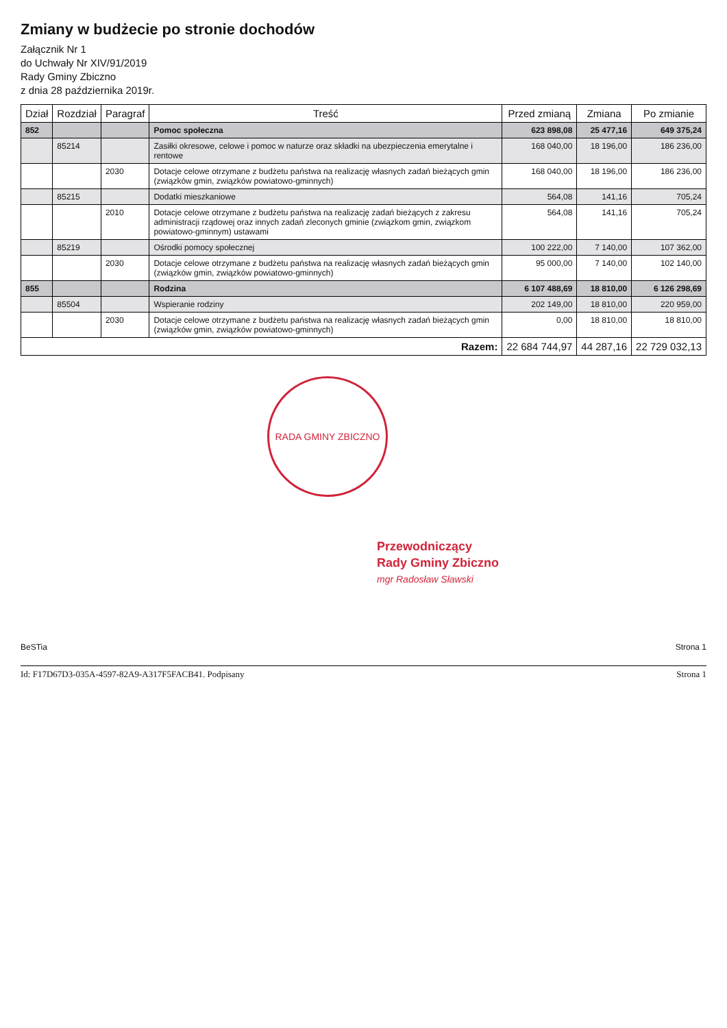Zmiany w budżecie po stronie dochodów
Załącznik Nr 1
do Uchwały Nr XIV/91/2019
Rady Gminy Zbiczno
z dnia 28 października 2019r.
| Dział | Rozdział | Paragraf | Treść | Przed zmianą | Zmiana | Po zmianie |
| --- | --- | --- | --- | --- | --- | --- |
| 852 | | | Pomoc społeczna | 623 898,08 | 25 477,16 | 649 375,24 |
| | 85214 | | Zasiłki okresowe, celowe i pomoc w naturze oraz składki na ubezpieczenia emerytalne i rentowe | 168 040,00 | 18 196,00 | 186 236,00 |
| | | 2030 | Dotacje celowe otrzymane z budżetu państwa na realizację własnych zadań bieżących gmin (związków gmin, związków powiatowo-gminnych) | 168 040,00 | 18 196,00 | 186 236,00 |
| | 85215 | | Dodatki mieszkaniowe | 564,08 | 141,16 | 705,24 |
| | | 2010 | Dotacje celowe otrzymane z budżetu państwa na realizację zadań bieżących z zakresu administracji rządowej oraz innych zadań zleconych gminie (związkom gmin, związkom powiatowo-gminnym) ustawami | 564,08 | 141,16 | 705,24 |
| | 85219 | | Ośrodki pomocy społecznej | 100 222,00 | 7 140,00 | 107 362,00 |
| | | 2030 | Dotacje celowe otrzymane z budżetu państwa na realizację własnych zadań bieżących gmin (związków gmin, związków powiatowo-gminnych) | 95 000,00 | 7 140,00 | 102 140,00 |
| 855 | | | Rodzina | 6 107 488,69 | 18 810,00 | 6 126 298,69 |
| | 85504 | | Wspieranie rodziny | 202 149,00 | 18 810,00 | 220 959,00 |
| | | 2030 | Dotacje celowe otrzymane z budżetu państwa na realizację własnych zadań bieżących gmin (związków gmin, związków powiatowo-gminnych) | 0,00 | 18 810,00 | 18 810,00 |
| Razem: | | | | 22 684 744,97 | 44 287,16 | 22 729 032,13 |
RADA GMINY ZBICZNO
Przewodniczący
Rady Gminy Zbiczno
mgr Radosław Sławski
BeSTia Strona 1
Id: F17D67D3-035A-4597-82A9-A317F5FACB41. Podpisany Strona 1